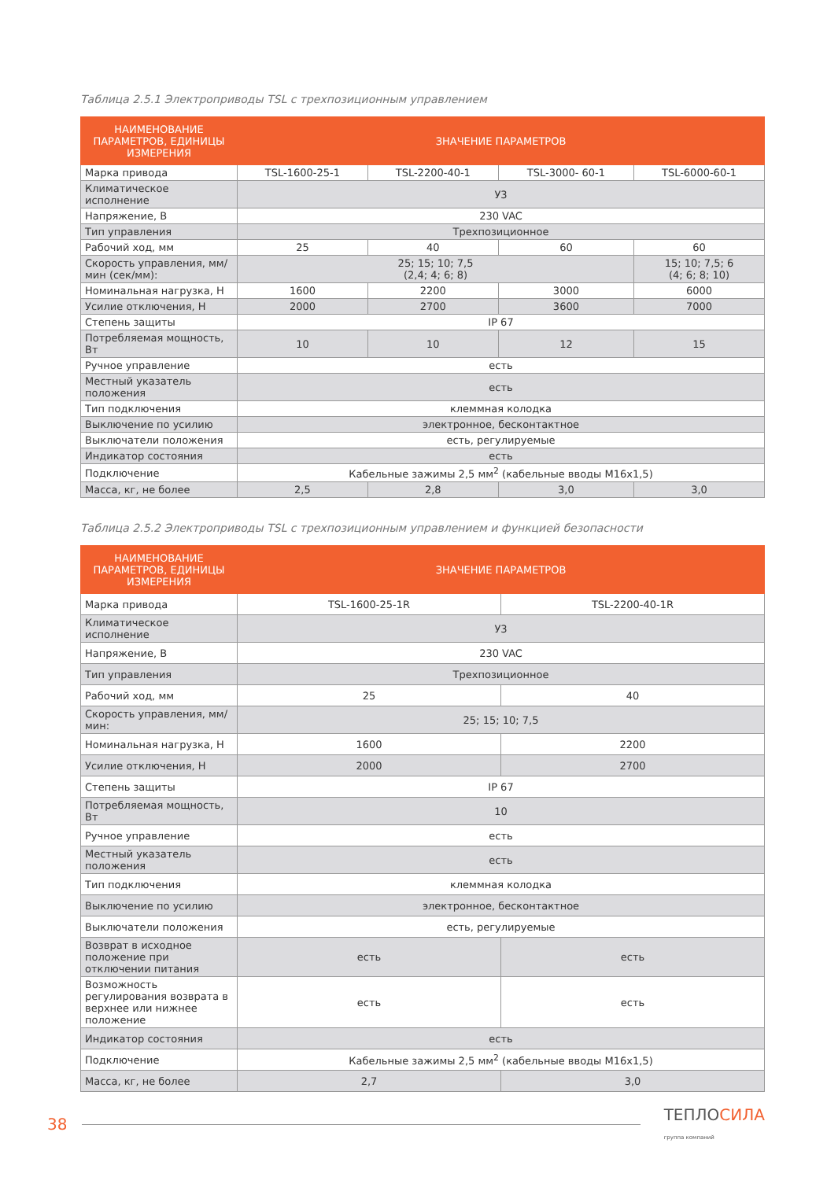Таблица 2.5.1 Электроприводы TSL с трехпозиционным управлением
| НАИМЕНОВАНИЕ ПАРАМЕТРОВ, ЕДИНИЦЫ ИЗМЕРЕНИЯ | ЗНАЧЕНИЕ ПАРАМЕТРОВ | | | |
| --- | --- | --- | --- | --- |
| Марка привода | TSL-1600-25-1 | TSL-2200-40-1 | TSL-3000- 60-1 | TSL-6000-60-1 |
| Климатическое исполнение | У3 | | | |
| Напряжение, В | 230 VAC | | | |
| Тип управления | Трехпозиционное | | | |
| Рабочий ход, мм | 25 | 40 | 60 | 60 |
| Скорость управления, мм/мин (сек/мм): | 25; 15; 10; 7,5 (2,4; 4; 6; 8) | | | 15; 10; 7,5; 6 (4; 6; 8; 10) |
| Номинальная нагрузка, Н | 1600 | 2200 | 3000 | 6000 |
| Усилие отключения, Н | 2000 | 2700 | 3600 | 7000 |
| Степень защиты | IP 67 | | | |
| Потребляемая мощность, Вт | 10 | 10 | 12 | 15 |
| Ручное управление | есть | | | |
| Местный указатель положения | есть | | | |
| Тип подключения | клеммная колодка | | | |
| Выключение по усилию | электронное, бесконтактное | | | |
| Выключатели положения | есть, регулируемые | | | |
| Индикатор состояния | есть | | | |
| Подключение | Кабельные зажимы 2,5 мм<sup>2</sup> (кабельные вводы М16х1,5) | | | |
| Масса, кг, не более | 2,5 | 2,8 | 3,0 | 3,0 |
Таблица 2.5.2 Электроприводы TSL с трехпозиционным управлением и функцией безопасности
| НАИМЕНОВАНИЕ ПАРАМЕТРОВ, ЕДИНИЦЫ ИЗМЕРЕНИЯ | ЗНАЧЕНИЕ ПАРАМЕТРОВ | |
| --- | --- | --- |
| Марка привода | TSL-1600-25-1R | TSL-2200-40-1R |
| Климатическое исполнение | У3 | |
| Напряжение, В | 230 VAC | |
| Тип управления | Трехпозиционное | |
| Рабочий ход, мм | 25 | 40 |
| Скорость управления, мм/мин: | 25; 15; 10; 7,5 | |
| Номинальная нагрузка, Н | 1600 | 2200 |
| Усилие отключения, Н | 2000 | 2700 |
| Степень защиты | IP 67 | |
| Потребляемая мощность, Вт | 10 | |
| Ручное управление | есть | |
| Местный указатель положения | есть | |
| Тип подключения | клеммная колодка | |
| Выключение по усилию | электронное, бесконтактное | |
| Выключатели положения | есть, регулируемые | |
| Возврат в исходное положение при отключении питания | есть | есть |
| Возможность регулирования возврата в верхнее или нижнее положение | есть | есть |
| Индикатор состояния | есть | |
| Подключение | Кабельные зажимы 2,5 мм<sup>2</sup> (кабельные вводы М16х1,5) | |
| Масса, кг, не более | 2,7 | 3,0 |
38
ТЕПЛОСИЛА
группа компаний